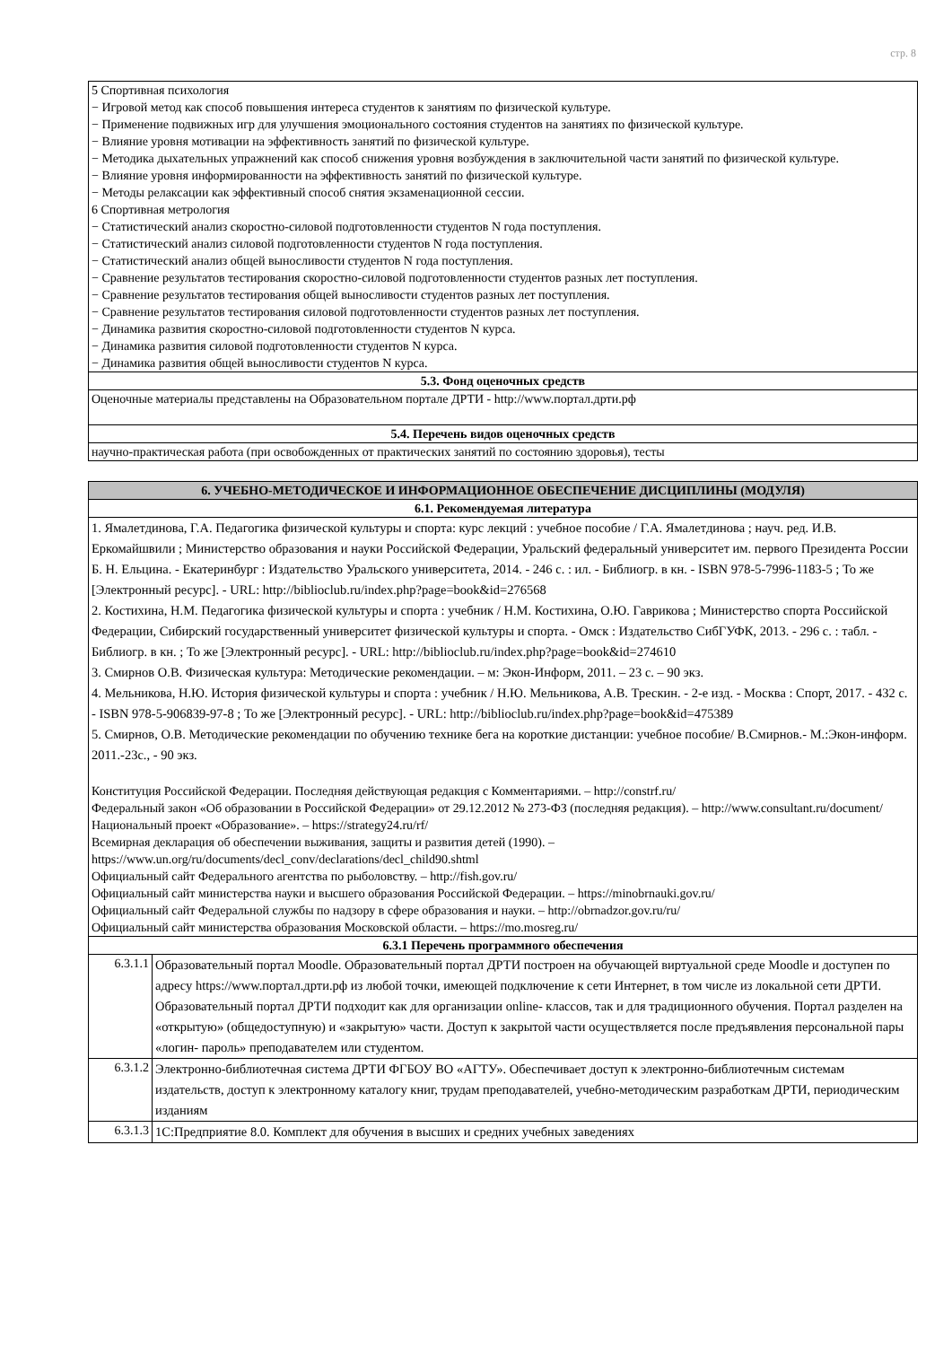стр. 8
| 5 Спортивная психология − Игровой метод как способ повышения интереса студентов к занятиям по физической культуре. − Применение подвижных игр для улучшения эмоционального состояния студентов на занятиях по физической культуре. − Влияние уровня мотивации на эффективность занятий по физической культуре. − Методика дыхательных упражнений как способ снижения уровня возбуждения в заключительной части занятий по физической культуре. − Влияние уровня информированности на эффективность занятий по физической культуре. − Методы релаксации как эффективный способ снятия экзаменационной сессии. 6 Спортивная метрология − Статистический анализ скоростно-силовой подготовленности студентов N года поступления. − Статистический анализ силовой подготовленности студентов N года поступления. − Статистический анализ общей выносливости студентов N года поступления. − Сравнение результатов тестирования скоростно-силовой подготовленности студентов разных лет поступления. − Сравнение результатов тестирования общей выносливости студентов разных лет поступления. − Сравнение результатов тестирования силовой подготовленности студентов разных лет поступления. − Динамика развития скоростно-силовой подготовленности студентов N курса. − Динамика развития силовой подготовленности студентов N курса. − Динамика развития общей выносливости студентов N курса. |
| 5.3. Фонд оценочных средств |
| Оценочные материалы представлены на Образовательном портале ДРТИ - http://www.портал.дрти.рф |
| 5.4. Перечень видов оценочных средств |
| научно-практическая работа (при освобожденных от практических занятий по состоянию здоровья), тесты |
| 6. УЧЕБНО-МЕТОДИЧЕСКОЕ И ИНФОРМАЦИОННОЕ ОБЕСПЕЧЕНИЕ ДИСЦИПЛИНЫ (МОДУЛЯ) | |
| 6.1. Рекомендуемая литература | |
| 1. Ямалетдинова, Г.А. Педагогика физической культуры и спорта: курс лекций : учебное пособие / Г.А. Ямалетдинова ; науч. ред. И.В. Еркомайшвили ; Министерство образования и науки Российской Федерации, Уральский федеральный университет им. первого Президента России Б. Н. Ельцина. - Екатеринбург : Издательство Уральского университета, 2014. - 246 с. : ил. - Библиогр. в кн. - ISBN 978-5-7996-1183-5 ; То же [Электронный ресурс]. - URL: http://biblioclub.ru/index.php?page=book&id=276568 2. Костихина, Н.М. Педагогика физической культуры и спорта : учебник / Н.М. Костихина, О.Ю. Гаврикова ; Министерство спорта Российской Федерации, Сибирский государственный университет физической культуры и спорта. - Омск : Издательство СибГУФК, 2013. - 296 с. : табл. - Библиогр. в кн. ; То же [Электронный ресурс]. - URL: http://biblioclub.ru/index.php?page=book&id=274610 3. Смирнов О.В. Физическая культура: Методические рекомендации. – м: Экон-Информ, 2011. – 23 с. – 90 экз. 4. Мельникова, Н.Ю. История физической культуры и спорта : учебник / Н.Ю. Мельникова, А.В. Трескин. - 2-е изд. - Москва : Спорт, 2017. - 432 с. - ISBN 978-5-906839-97-8 ; То же [Электронный ресурс]. - URL: http://biblioclub.ru/index.php?page=book&id=475389 5. Смирнов, О.В. Методические рекомендации по обучению технике бега на короткие дистанции: учебное пособие/ В.Смирнов.- М.:Экон-информ. 2011.-23с., - 90 экз. Конституция Российской Федерации. Последняя действующая редакция с Комментариями. – http://constrf.ru/ Федеральный закон «Об образовании в Российской Федерации» от 29.12.2012 № 273-ФЗ (последняя редакция). – http://www.consultant.ru/document/ Национальный проект «Образование». – https://strategy24.ru/rf/ Всемирная декларация об обеспечении выживания, защиты и развития детей (1990). – https://www.un.org/ru/documents/decl_conv/declarations/decl_child90.shtml Официальный сайт Федерального агентства по рыболовству. – http://fish.gov.ru/ Официальный сайт министерства науки и высшего образования Российской Федерации. – https://minobrnauki.gov.ru/ Официальный сайт Федеральной службы по надзору в сфере образования и науки. – http://obrnadzor.gov.ru/ru/ Официальный сайт министерства образования Московской области. – https://mo.mosreg.ru/ | |
| 6.3.1 Перечень программного обеспечения | |
| 6.3.1.1 | Образовательный портал Moodle. Образовательный портал ДРТИ построен на обучающей виртуальной среде Moodle и доступен по адресу https://www.портал.дрти.рф из любой точки, имеющей подключение к сети Интернет, в том числе из локальной сети ДРТИ. Образовательный портал ДРТИ подходит как для организации online- классов, так и для традиционного обучения. Портал разделен на «открытую» (общедоступную) и «закрытую» части. Доступ к закрытой части осуществляется после предъявления персональной пары «логин- пароль» преподавателем или студентом. |
| 6.3.1.2 | Электронно-библиотечная система ДРТИ ФГБОУ ВО «АГТУ». Обеспечивает доступ к электронно-библиотечным системам издательств, доступ к электронному каталогу книг, трудам преподавателей, учебно-методическим разработкам ДРТИ, периодическим изданиям |
| 6.3.1.3 | 1С:Предприятие 8.0. Комплект для обучения в высших и средних учебных заведениях |